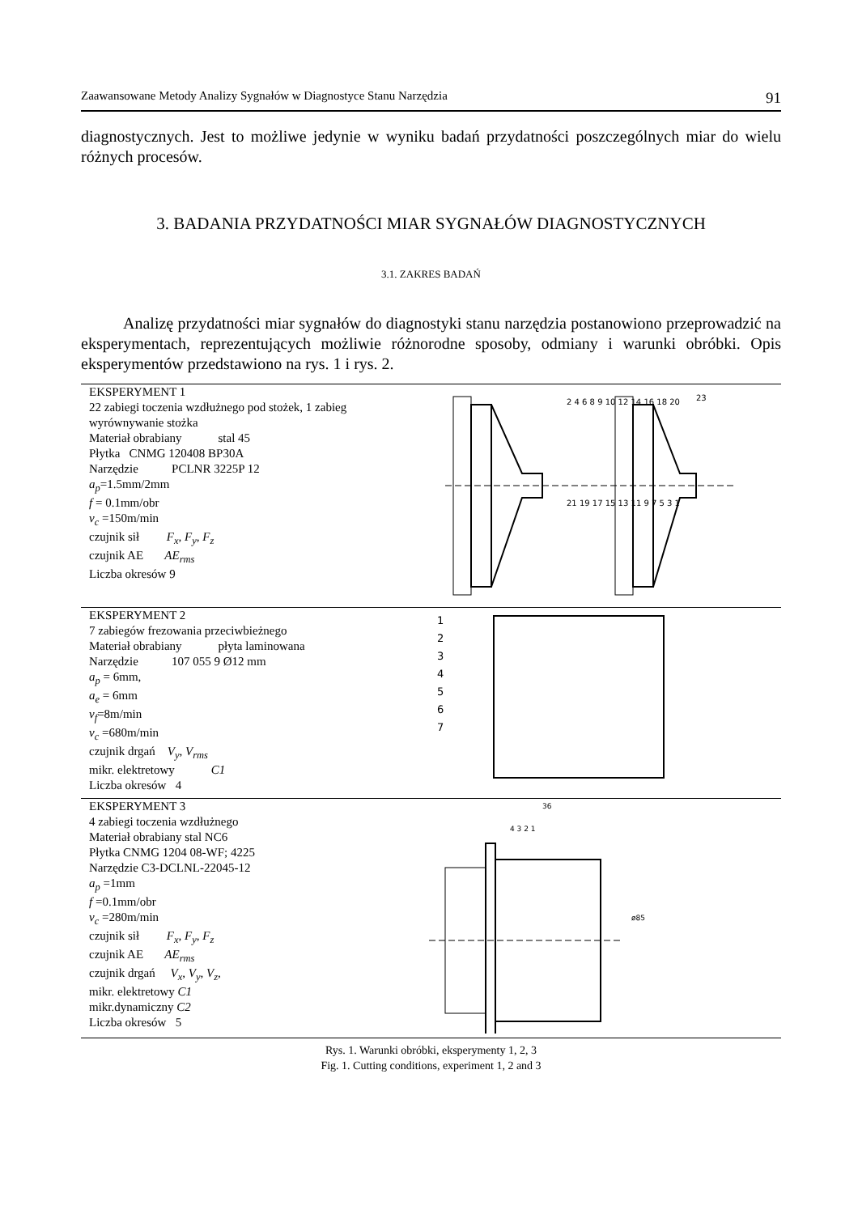Zaawansowane Metody Analizy Sygnałów w Diagnostyce Stanu Narzędzia 91
diagnostycznych. Jest to możliwe jedynie w wyniku badań przydatności poszczególnych miar do wielu różnych procesów.
3. BADANIA PRZYDATNOŚCI MIAR SYGNAŁÓW DIAGNOSTYCZNYCH
3.1. ZAKRES BADAŃ
Analizę przydatności miar sygnałów do diagnostyki stanu narzędzia postanowiono przeprowadzić na eksperymentach, reprezentujących możliwie różnorodne sposoby, odmiany i warunki obróbki. Opis eksperymentów przedstawiono na rys. 1 i rys. 2.
| EKSPERYMENT 1 22 zabiegi toczenia wzdłużnego pod stożek, 1 zabieg wyrównywanie stożka Materiał obrabiany stal 45 Płytka CNMG 120408 BP30A Narzędzie PCLNR 3225P 12 a<sub>p</sub> =1.5mm/2mm f = 0.1mm/obr v<sub>c</sub> =150m/min czujnik sił F<sub>x</sub>, F<sub>y</sub>, F<sub>z</sub> czujnik AE AE<sub>rms</sub> Liczba okresów 9 | 2 4 6 8 9 10 12 14 16 18 20 21 19 17 15 13 11 9 7 5 3 1 23 |
| EKSPERYMENT 2 7 zabiegów frezowania przeciwbieżnego Materiał obrabiany płyta laminowana Narzędzie 107 055 9 Ø12 mm a<sub>p</sub> = 6mm, a<sub>e</sub> = 6mm v<sub>f</sub> =8m/min v<sub>c</sub> =680m/min czujnik drgań V<sub>y</sub>, V<sub>rms</sub> mikr. elektretowy C1 Liczba okresów 4 | 1 2 3 4 5 6 7 |
| EKSPERYMENT 3 4 zabiegi toczenia wzdłużnego Materiał obrabiany stal NC6 Płytka CNMG 1204 08-WF; 4225 Narzędzie C3-DCLNL-22045-12 a<sub>p</sub> =1mm f =0.1mm/obr v<sub>c</sub> =280m/min czujnik sił F<sub>x</sub>, F<sub>y</sub>, F<sub>z</sub> czujnik AE AE<sub>rms</sub> czujnik drgań V<sub>x</sub>, V<sub>y</sub>, V<sub>z</sub>, mikr. elektretowy C1 mikr.dynamiczny C2 Liczba okresów 5 | 36 4 3 2 1 ø85 |
Rys. 1. Warunki obróbki, eksperymenty 1, 2, 3
Fig. 1. Cutting conditions, experiment 1, 2 and 3